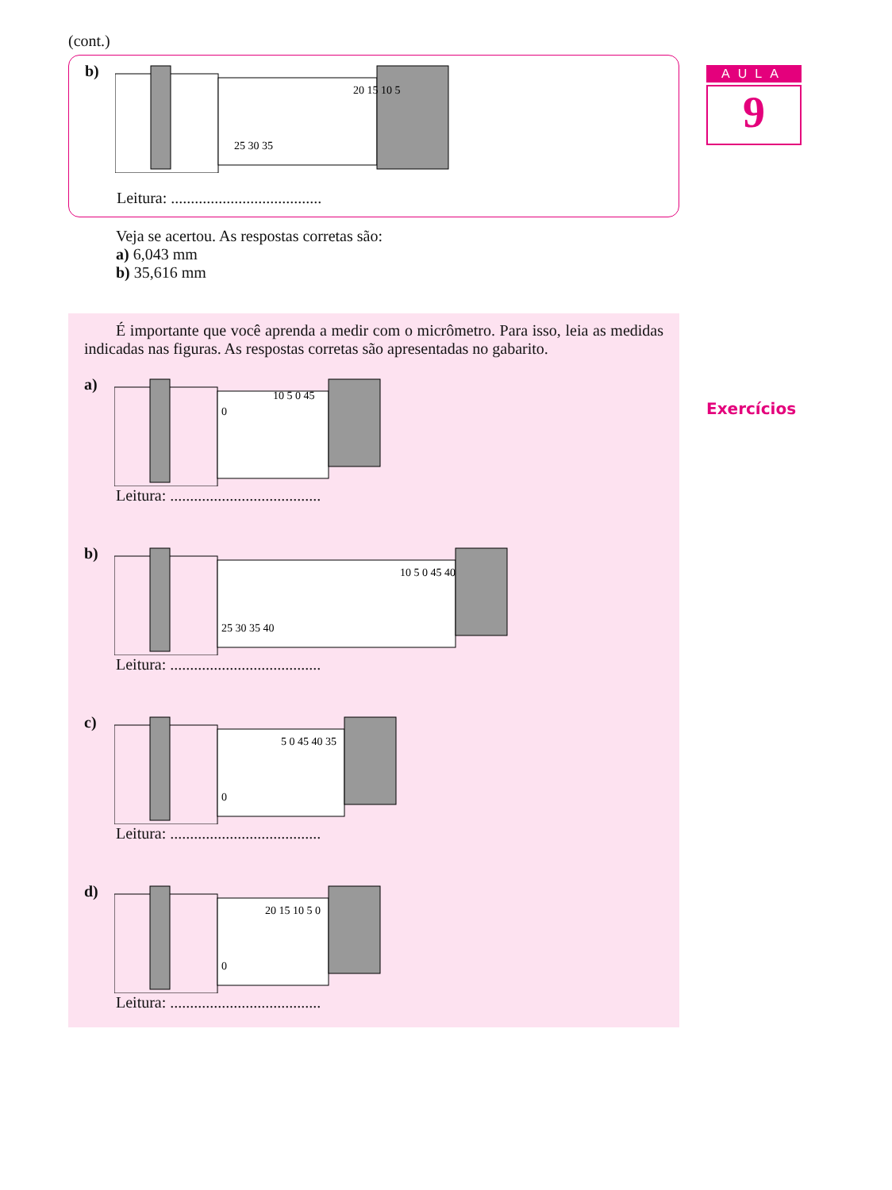(cont.)
b)
25 30 35
20 15 10 5
Leitura: ......................................
Veja se acertou. As respostas corretas são:
a) 6,043 mm
b) 35,616 mm
É importante que você aprenda a medir com o micrômetro. Para isso, leia as medidas indicadas nas figuras. As respostas corretas são apresentadas no gabarito.
a)
0
10 5 0 45
Leitura: ......................................
b)
25 30 35 40
10 5 0 45 40
Leitura: ......................................
c)
0
5 0 45 40 35
Leitura: ......................................
d)
0
20 15 10 5 0
Leitura: ......................................
AULA
9
Exercícios